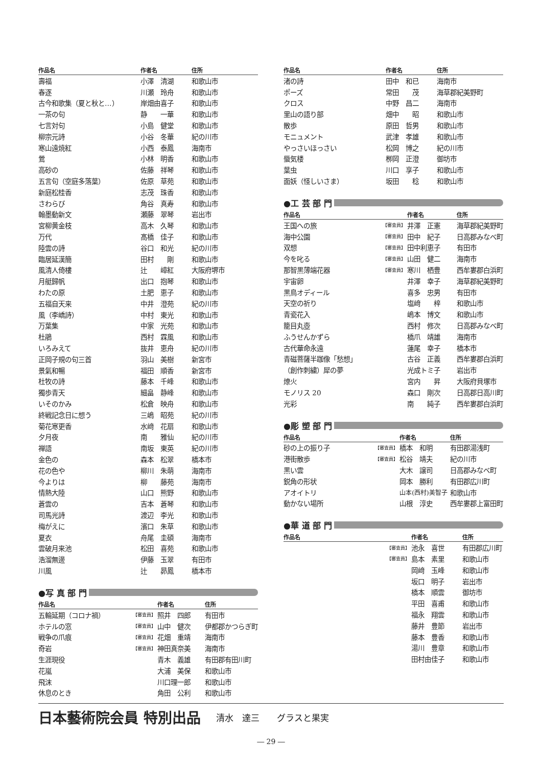| 作品名 | | 作者名 | 住所 |
| --- | --- | --- | --- |
| 壽福 | | 小澤 清湖 | 和歌山市 |
| 春逐 | | 川瀬 玲舟 | 和歌山市 |
| 古今和歌集（夏と秋と…） | | 岸畑由喜子 | 和歌山市 |
| 一茶の句 | | 静 一華 | 和歌山市 |
| 七言対句 | | 小島 健堂 | 和歌山市 |
| 柳宗元詩 | | 小谷 冬華 | 紀の川市 |
| 寒山遠焼紅 | | 小西 泰鳳 | 海南市 |
| 鶯 | | 小林 明香 | 和歌山市 |
| 高砂の | | 佐藤 祥琴 | 和歌山市 |
| 五言句（空庭多落葉） | | 佐原 草苑 | 和歌山市 |
| 新庭松桂香 | | 志茂 珠香 | 和歌山市 |
| さわらび | | 角谷 真寿 | 和歌山市 |
| 翰墨動新文 | | 瀬藤 翠琴 | 岩出市 |
| 宮柳黄金枝 | | 高木 久琴 | 和歌山市 |
| 万代 | | 髙橋 佳子 | 和歌山市 |
| 陸雲の詩 | | 谷口 和光 | 紀の川市 |
| 臨居延漢簡 | | 田村 剛 | 和歌山市 |
| 風清人倚樓 | | 辻 嶂紅 | 大阪府堺市 |
| 月艇歸帆 | | 出口 抱琴 | 和歌山市 |
| わたの原 | | 土肥 恵子 | 和歌山市 |
| 五福自天来 | | 中井 澄苑 | 紀の川市 |
| 風（李嶠詩） | | 中村 東光 | 和歌山市 |
| 万葉集 | | 中家 光苑 | 和歌山市 |
| 杜鵑 | | 西村 霖風 | 和歌山市 |
| いろみえて | | 抜井 恵舟 | 紀の川市 |
| 正岡子規の句三首 | | 羽山 美樹 | 新宮市 |
| 景氣和暢 | | 福田 順香 | 新宮市 |
| 杜牧の詩 | | 藤本 千峰 | 和歌山市 |
| 獨歩青天 | | 細畠 静峰 | 和歌山市 |
| いそのかみ | | 松倉 映舟 | 和歌山市 |
| 終戦記念日に想う | | 三嶋 昭苑 | 紀の川市 |
| 菊花寒更香 | | 水﨑 花扇 | 和歌山市 |
| 夕月夜 | | 南 雅仙 | 紀の川市 |
| 禅語 | | 南坂 東英 | 紀の川市 |
| 金色の | | 森本 松翠 | 橋本市 |
| 花の色や | | 柳川 朱萌 | 海南市 |
| 今よりは | | 柳 藤苑 | 海南市 |
| 情熱大陸 | | 山口 熊野 | 和歌山市 |
| 蒼雲の | | 吉本 蒼琴 | 和歌山市 |
| 司馬光詩 | | 渡辺 李光 | 和歌山市 |
| 梅がえに | | 濱口 朱草 | 和歌山市 |
| 夏衣 | | 舟尾 圭碩 | 海南市 |
| 雲破月来池 | | 松田 喜苑 | 和歌山市 |
| 浩溜無邊 | | 伊藤 玉翠 | 有田市 |
| 川風 | | 辻 昴鳳 | 橋本市 |
●写 真 部 門
| 作品名 | | 作者名 | 住所 |
| --- | --- | --- | --- |
| 五輪延期（コロナ禍） | 【審査員】 | 照井 四郎 | 有田市 |
| ホテルの窓 | 【審査員】 | 山中 健次 | 伊都郡かつらぎ町 |
| 戦争の爪痕 | 【審査員】 | 花畑 重靖 | 海南市 |
| 奇岩 | 【審査員】 | 神田真奈美 | 海南市 |
| 生涯現役 | | 青木 義雄 | 有田郡有田川町 |
| 花嵐 | | 大浦 美保 | 和歌山市 |
| 飛沫 | | 川口理一郎 | 和歌山市 |
| 休息のとき | | 角田 公利 | 和歌山市 |
| 作品名 | | 作者名 | 住所 |
| --- | --- | --- | --- |
| 渚の詩 | | 田中 和已 | 海南市 |
| ポーズ | | 常田 茂 | 海草郡紀美野町 |
| クロス | | 中野 昌二 | 海南市 |
| 里山の語り部 | | 畑中 昭 | 和歌山市 |
| 散歩 | | 原田 哲男 | 和歌山市 |
| モニュメント | | 武津 孝雄 | 和歌山市 |
| やっさいほっさい | | 松岡 博之 | 紀の川市 |
| 蜃気楼 | | 栁岡 正澄 | 御坊市 |
| 葉虫 | | 川口 享子 | 和歌山市 |
| 面妖（怪しいさま） | | 坂田 稔 | 和歌山市 |
●工 芸 部 門
| 作品名 | | 作者名 | 住所 |
| --- | --- | --- | --- |
| 王国への旅 | 【審査員】 | 井澤 正憲 | 海草郡紀美野町 |
| 海中公園 | 【審査員】 | 田中 紀子 | 日高郡みなべ町 |
| 双想 | 【審査員】 | 田中利恵子 | 有田市 |
| 今を叱る | 【審査員】 | 山田 健二 | 海南市 |
| 那智黒薄端花器 | 【審査員】 | 寒川 栖豊 | 西牟婁郡白浜町 |
| 宇宙卵 | | 井澤 幸子 | 海草郡紀美野町 |
| 黒鳥オディール | | 喜多 忠男 | 有田市 |
| 天空の祈り | | 塩﨑 梓 | 和歌山市 |
| 青瓷花入 | | 嶋本 博文 | 和歌山市 |
| 籠目丸壺 | | 西村 修次 | 日高郡みなべ町 |
| ふうせんかずら | | 橋爪 靖雄 | 海南市 |
| 古代華命永遠 | | 蓮尾 幸子 | 橋本市 |
| 青磁菩薩半跏像「愁想」 | | 古谷 正義 | 西牟婁郡白浜町 |
| （創作刺繍）犀の夢 | | 光成トミ子 | 岩出市 |
| 燎火 | | 宮内 昇 | 大阪府貝塚市 |
| モノリス 20 | | 森口 剛次 | 日高郡日高川町 |
| 光彩 | | 南 純子 | 西牟婁郡白浜町 |
●彫 塑 部 門
| 作品名 | | 作者名 | 住所 |
| --- | --- | --- | --- |
| 砂の上の振り子 | 【審査員】 | 橋本 和明 | 有田郡湯浅町 |
| 港街散歩 | 【審査員】 | 松谷 靖夫 | 紀の川市 |
| 黒い雲 | | 大木 譲司 | 日高郡みなべ町 |
| 鋭角の形状 | | 岡本 勝利 | 有田郡広川町 |
| アオイトリ | | 山本(西村)美智子 | 和歌山市 |
| 動かない場所 | | 山根 淳史 | 西牟婁郡上富田町 |
●華 道 部 門
| 作品名 | | 作者名 | 住所 |
| --- | --- | --- | --- |
| | 【審査員】 | 池永 喜世 | 有田郡広川町 |
| | 【審査員】 | 島本 素里 | 和歌山市 |
| | | 岡﨑 玉峰 | 和歌山市 |
| | | 坂口 明子 | 岩出市 |
| | | 橋本 順雲 | 御坊市 |
| | | 平田 喜甫 | 和歌山市 |
| | | 福永 翔雲 | 和歌山市 |
| | | 藤井 豊節 | 岩出市 |
| | | 藤本 豊香 | 和歌山市 |
| | | 湯川 豊章 | 和歌山市 |
| | | 田村由佳子 | 和歌山市 |
日本藝術院会員 特別出品
清水　達三　　グラスと果実
― 29 ―